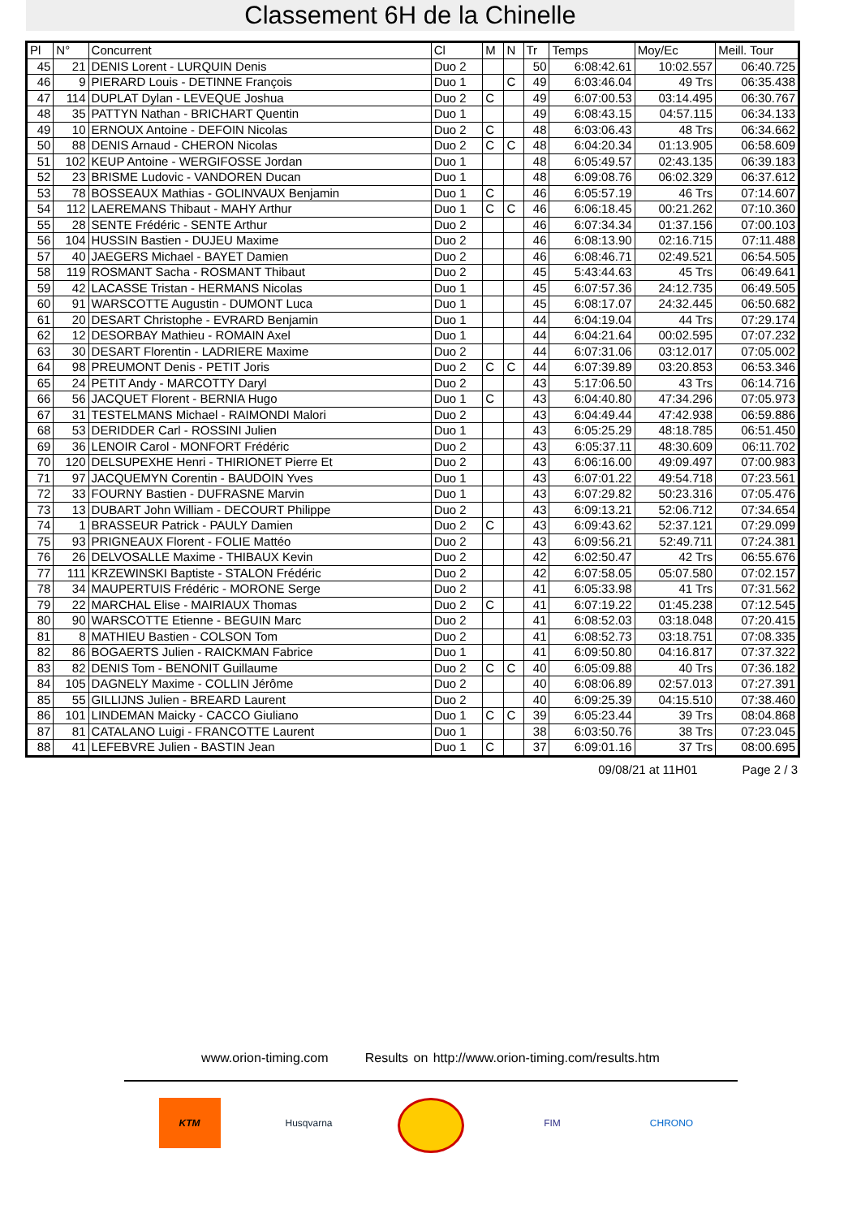Classement 6H de la Chinelle
| Pl | N° | Concurrent | Cl | M | N | Tr | Temps | Moy/Ec | Meill. Tour |
| --- | --- | --- | --- | --- | --- | --- | --- | --- | --- |
| 45 | 21 | DENIS Lorent - LURQUIN Denis | Duo 2 | | | 50 | 6:08:42.61 | 10:02.557 | 06:40.725 |
| 46 | 9 | PIERARD Louis - DETINNE François | Duo 1 | | C | 49 | 6:03:46.04 | 49 Trs | 06:35.438 |
| 47 | 114 | DUPLAT Dylan - LEVEQUE Joshua | Duo 2 | C | | 49 | 6:07:00.53 | 03:14.495 | 06:30.767 |
| 48 | 35 | PATTYN Nathan - BRICHART Quentin | Duo 1 | | | 49 | 6:08:43.15 | 04:57.115 | 06:34.133 |
| 49 | 10 | ERNOUX Antoine - DEFOIN Nicolas | Duo 2 | C | | 48 | 6:03:06.43 | 48 Trs | 06:34.662 |
| 50 | 88 | DENIS Arnaud - CHERON Nicolas | Duo 2 | C | C | 48 | 6:04:20.34 | 01:13.905 | 06:58.609 |
| 51 | 102 | KEUP Antoine - WERGIFOSSE Jordan | Duo 1 | | | 48 | 6:05:49.57 | 02:43.135 | 06:39.183 |
| 52 | 23 | BRISME Ludovic - VANDOREN Ducan | Duo 1 | | | 48 | 6:09:08.76 | 06:02.329 | 06:37.612 |
| 53 | 78 | BOSSEAUX Mathias - GOLINVAUX Benjamin | Duo 1 | C | | 46 | 6:05:57.19 | 46 Trs | 07:14.607 |
| 54 | 112 | LAEREMANS Thibaut - MAHY Arthur | Duo 1 | C | C | 46 | 6:06:18.45 | 00:21.262 | 07:10.360 |
| 55 | 28 | SENTE Frédéric - SENTE Arthur | Duo 2 | | | 46 | 6:07:34.34 | 01:37.156 | 07:00.103 |
| 56 | 104 | HUSSIN Bastien - DUJEU Maxime | Duo 2 | | | 46 | 6:08:13.90 | 02:16.715 | 07:11.488 |
| 57 | 40 | JAEGERS Michael - BAYET Damien | Duo 2 | | | 46 | 6:08:46.71 | 02:49.521 | 06:54.505 |
| 58 | 119 | ROSMANT Sacha - ROSMANT Thibaut | Duo 2 | | | 45 | 5:43:44.63 | 45 Trs | 06:49.641 |
| 59 | 42 | LACASSE Tristan - HERMANS Nicolas | Duo 1 | | | 45 | 6:07:57.36 | 24:12.735 | 06:49.505 |
| 60 | 91 | WARSCOTTE Augustin - DUMONT Luca | Duo 1 | | | 45 | 6:08:17.07 | 24:32.445 | 06:50.682 |
| 61 | 20 | DESART Christophe - EVRARD Benjamin | Duo 1 | | | 44 | 6:04:19.04 | 44 Trs | 07:29.174 |
| 62 | 12 | DESORBAY Mathieu - ROMAIN Axel | Duo 1 | | | 44 | 6:04:21.64 | 00:02.595 | 07:07.232 |
| 63 | 30 | DESART Florentin - LADRIERE Maxime | Duo 2 | | | 44 | 6:07:31.06 | 03:12.017 | 07:05.002 |
| 64 | 98 | PREUMONT Denis - PETIT Joris | Duo 2 | C | C | 44 | 6:07:39.89 | 03:20.853 | 06:53.346 |
| 65 | 24 | PETIT Andy - MARCOTTY Daryl | Duo 2 | | | 43 | 5:17:06.50 | 43 Trs | 06:14.716 |
| 66 | 56 | JACQUET Florent - BERNIA Hugo | Duo 1 | C | | 43 | 6:04:40.80 | 47:34.296 | 07:05.973 |
| 67 | 31 | TESTELMANS Michael - RAIMONDI Malori | Duo 2 | | | 43 | 6:04:49.44 | 47:42.938 | 06:59.886 |
| 68 | 53 | DERIDDER Carl - ROSSINI Julien | Duo 1 | | | 43 | 6:05:25.29 | 48:18.785 | 06:51.450 |
| 69 | 36 | LENOIR Carol - MONFORT Frédéric | Duo 2 | | | 43 | 6:05:37.11 | 48:30.609 | 06:11.702 |
| 70 | 120 | DELSUPEXHE Henri - THIRIONET Pierre Et | Duo 2 | | | 43 | 6:06:16.00 | 49:09.497 | 07:00.983 |
| 71 | 97 | JACQUEMYN Corentin - BAUDOIN Yves | Duo 1 | | | 43 | 6:07:01.22 | 49:54.718 | 07:23.561 |
| 72 | 33 | FOURNY Bastien - DUFRASNE Marvin | Duo 1 | | | 43 | 6:07:29.82 | 50:23.316 | 07:05.476 |
| 73 | 13 | DUBART John William - DECOURT Philippe | Duo 2 | | | 43 | 6:09:13.21 | 52:06.712 | 07:34.654 |
| 74 | 1 | BRASSEUR Patrick - PAULY Damien | Duo 2 | C | | 43 | 6:09:43.62 | 52:37.121 | 07:29.099 |
| 75 | 93 | PRIGNEAUX Florent - FOLIE Mattéo | Duo 2 | | | 43 | 6:09:56.21 | 52:49.711 | 07:24.381 |
| 76 | 26 | DELVOSALLE Maxime - THIBAUX Kevin | Duo 2 | | | 42 | 6:02:50.47 | 42 Trs | 06:55.676 |
| 77 | 111 | KRZEWINSKI Baptiste - STALON Frédéric | Duo 2 | | | 42 | 6:07:58.05 | 05:07.580 | 07:02.157 |
| 78 | 34 | MAUPERTUIS Frédéric - MORONE Serge | Duo 2 | | | 41 | 6:05:33.98 | 41 Trs | 07:31.562 |
| 79 | 22 | MARCHAL Elise - MAIRIAUX Thomas | Duo 2 | C | | 41 | 6:07:19.22 | 01:45.238 | 07:12.545 |
| 80 | 90 | WARSCOTTE Etienne - BEGUIN Marc | Duo 2 | | | 41 | 6:08:52.03 | 03:18.048 | 07:20.415 |
| 81 | 8 | MATHIEU Bastien - COLSON Tom | Duo 2 | | | 41 | 6:08:52.73 | 03:18.751 | 07:08.335 |
| 82 | 86 | BOGAERTS Julien - RAICKMAN Fabrice | Duo 1 | | | 41 | 6:09:50.80 | 04:16.817 | 07:37.322 |
| 83 | 82 | DENIS Tom - BENONIT Guillaume | Duo 2 | C | C | 40 | 6:05:09.88 | 40 Trs | 07:36.182 |
| 84 | 105 | DAGNELY Maxime - COLLIN Jérôme | Duo 2 | | | 40 | 6:08:06.89 | 02:57.013 | 07:27.391 |
| 85 | 55 | GILLIJNS Julien - BREARD Laurent | Duo 2 | | | 40 | 6:09:25.39 | 04:15.510 | 07:38.460 |
| 86 | 101 | LINDEMAN Maicky - CACCO Giuliano | Duo 1 | C | C | 39 | 6:05:23.44 | 39 Trs | 08:04.868 |
| 87 | 81 | CATALANO Luigi - FRANCOTTE Laurent | Duo 1 | | | 38 | 6:03:50.76 | 38 Trs | 07:23.045 |
| 88 | 41 | LEFEBVRE Julien - BASTIN Jean | Duo 1 | C | | 37 | 6:09:01.16 | 37 Trs | 08:00.695 |
09/08/21 at 11H01 Page 2 / 3
www.orion-timing.com Results on http://www.orion-timing.com/results.htm
KTM Husqvarna FIM CHRONO